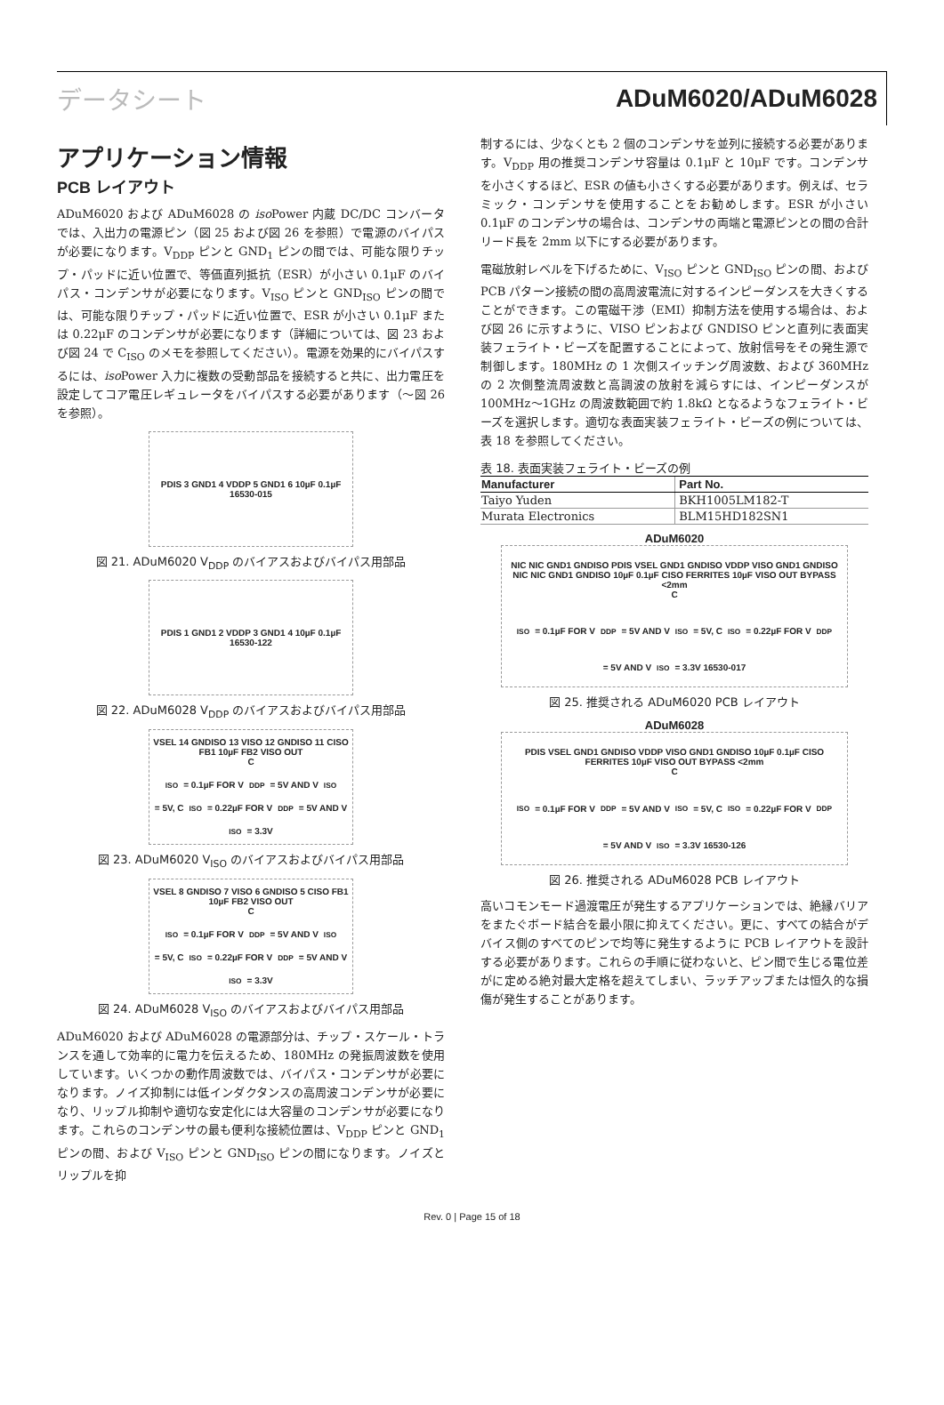データシート ADuM6020/ADuM6028
アプリケーション情報
PCB レイアウト
ADuM6020 および ADuM6028 の iso Power 内蔵 DC/DC コンバータでは、入出力の電源ピン（図 25 および図 26 を参照）で電源のバイパスが必要になります。V<sub>DDP</sub> ピンと GND<sub>1</sub> ピンの間では、可能な限りチップ・パッドに近い位置で、等価直列抵抗（ESR）が小さい 0.1μF のバイパス・コンデンサが必要になります。V<sub>ISO</sub> ピンと GND<sub>ISO</sub> ピンの間では、可能な限りチップ・パッドに近い位置で、ESR が小さい 0.1μF または 0.22μF のコンデンサが必要になります（詳細については、図 23 および図 24 で C<sub>ISO</sub> のメモを参照してください）。電源を効果的にバイパスするには、iso Power 入力に複数の受動部品を接続すると共に、出力電圧を設定してコア電圧レギュレータをバイパスする必要があります（～図 26 を参照）。
PDIS 3 GND1 4 VDDP 5 GND1 6 10µF 0.1µF 16530-015
図 21. ADuM6020 V<sub>DDP</sub> のバイアスおよびバイパス用部品
PDIS 1 GND1 2 VDDP 3 GND1 4 10µF 0.1µF 16530-122
図 22. ADuM6028 V<sub>DDP</sub> のバイアスおよびバイパス用部品
VSEL 14 GNDISO 13 VISO 12 GNDISO 11 CISO FB1 10µF FB2 VISO OUT
C<sub>ISO</sub> = 0.1µF FOR V<sub>DDP</sub> = 5V AND V<sub>ISO</sub> = 5V, C<sub>ISO</sub> = 0.22µF FOR V<sub>DDP</sub> = 5V AND V<sub>ISO</sub> = 3.3V
図 23. ADuM6020 V<sub>ISO</sub> のバイアスおよびバイパス用部品
VSEL 8 GNDISO 7 VISO 6 GNDISO 5 CISO FB1 10µF FB2 VISO OUT
C<sub>ISO</sub> = 0.1µF FOR V<sub>DDP</sub> = 5V AND V<sub>ISO</sub> = 5V, C<sub>ISO</sub> = 0.22µF FOR V<sub>DDP</sub> = 5V AND V<sub>ISO</sub> = 3.3V
図 24. ADuM6028 V<sub>ISO</sub> のバイアスおよびバイパス用部品
ADuM6020 および ADuM6028 の電源部分は、チップ・スケール・トランスを通して効率的に電力を伝えるため、180MHz の発振周波数を使用しています。いくつかの動作周波数では、バイパス・コンデンサが必要になります。ノイズ抑制には低インダクタンスの高周波コンデンサが必要になり、リップル抑制や適切な安定化には大容量のコンデンサが必要になります。これらのコンデンサの最も便利な接続位置は、V<sub>DDP</sub> ピンと GND<sub>1</sub> ピンの間、および V<sub>ISO</sub> ピンと GND<sub>ISO</sub> ピンの間になります。ノイズとリップルを抑
制するには、少なくとも 2 個のコンデンサを並列に接続する必要があります。V<sub>DDP</sub> 用の推奨コンデンサ容量は 0.1μF と 10μF です。コンデンサを小さくするほど、ESR の値も小さくする必要があります。例えば、セラミック・コンデンサを使用することをお勧めします。ESR が小さい 0.1μF のコンデンサの場合は、コンデンサの両端と電源ピンとの間の合計リード長を 2mm 以下にする必要があります。
電磁放射レベルを下げるために、V<sub>ISO</sub> ピンと GND<sub>ISO</sub> ピンの間、および PCB パターン接続の間の高周波電流に対するインピーダンスを大きくすることができます。この電磁干渉（EMI）抑制方法を使用する場合は、および図 26 に示すように、VISO ピンおよび GNDISO ピンと直列に表面実装フェライト・ビーズを配置することによって、放射信号をその発生源で制御します。180MHz の 1 次側スイッチング周波数、および 360MHz の 2 次側整流周波数と高調波の放射を減らすには、インピーダンスが 100MHz～1GHz の周波数範囲で約 1.8kΩ となるようなフェライト・ビーズを選択します。適切な表面実装フェライト・ビーズの例については、表 18 を参照してください。
表 18. 表面実装フェライト・ビーズの例
| Manufacturer | Part No. |
| --- | --- |
| Taiyo Yuden | BKH1005LM182-T |
| Murata Electronics | BLM15HD182SN1 |
ADuM6020
NIC NIC GND1 GNDISO PDIS VSEL GND1 GNDISO VDDP VISO GND1 GNDISO NIC NIC GND1 GNDISO 10µF 0.1µF CISO FERRITES 10µF VISO OUT BYPASS <2mm
C<sub>ISO</sub> = 0.1µF FOR V<sub>DDP</sub> = 5V AND V<sub>ISO</sub> = 5V, C<sub>ISO</sub> = 0.22µF FOR V<sub>DDP</sub> = 5V AND V<sub>ISO</sub> = 3.3V 16530-017
図 25. 推奨される ADuM6020 PCB レイアウト
ADuM6028
PDIS VSEL GND1 GNDISO VDDP VISO GND1 GNDISO 10µF 0.1µF CISO FERRITES 10µF VISO OUT BYPASS <2mm
C<sub>ISO</sub> = 0.1µF FOR V<sub>DDP</sub> = 5V AND V<sub>ISO</sub> = 5V, C<sub>ISO</sub> = 0.22µF FOR V<sub>DDP</sub> = 5V AND V<sub>ISO</sub> = 3.3V 16530-126
図 26. 推奨される ADuM6028 PCB レイアウト
高いコモンモード過渡電圧が発生するアプリケーションでは、絶縁バリアをまたぐボード結合を最小限に抑えてください。更に、すべての結合がデバイス側のすべてのピンで均等に発生するように PCB レイアウトを設計する必要があります。これらの手順に従わないと、ピン間で生じる電位差がに定める絶対最大定格を超えてしまい、ラッチアップまたは恒久的な損傷が発生することがあります。
Rev. 0 | Page 15 of 18